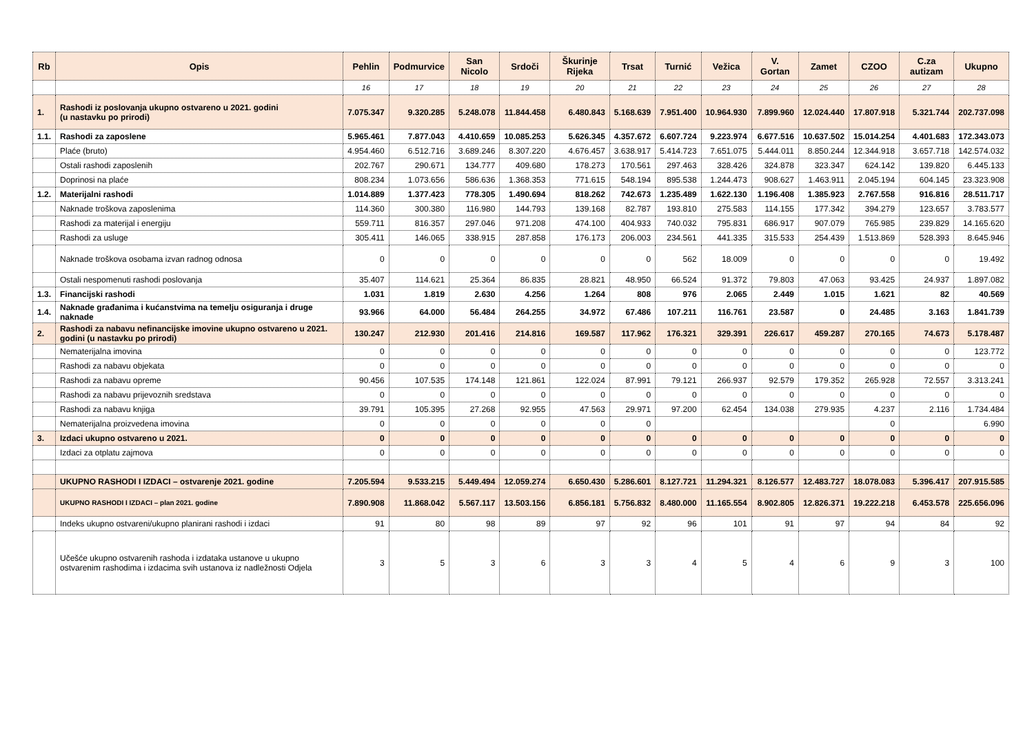| Rb | Opis | Pehlin | Podmurvice | San Nicolo | Srdoči | Škurinje Rijeka | Trsat | Turnić | Vežica | V. Gortan | Zamet | CZOO | C.za autizam | Ukupno |
| --- | --- | --- | --- | --- | --- | --- | --- | --- | --- | --- | --- | --- | --- | --- |
| | | 16 | 17 | 18 | 19 | 20 | 21 | 22 | 23 | 24 | 25 | 26 | 27 | 28 |
| 1. | Rashodi iz poslovanja ukupno ostvareno u 2021. godini (u nastavku po prirodi) | 7.075.347 | 9.320.285 | 5.248.078 | 11.844.458 | 6.480.843 | 5.168.639 | 7.951.400 | 10.964.930 | 7.899.960 | 12.024.440 | 17.807.918 | 5.321.744 | 202.737.098 |
| 1.1. | Rashodi za zaposlene | 5.965.461 | 7.877.043 | 4.410.659 | 10.085.253 | 5.626.345 | 4.357.672 | 6.607.724 | 9.223.974 | 6.677.516 | 10.637.502 | 15.014.254 | 4.401.683 | 172.343.073 |
| | Plaće (bruto) | 4.954.460 | 6.512.716 | 3.689.246 | 8.307.220 | 4.676.457 | 3.638.917 | 5.414.723 | 7.651.075 | 5.444.011 | 8.850.244 | 12.344.918 | 3.657.718 | 142.574.032 |
| | Ostali rashodi zaposlenih | 202.767 | 290.671 | 134.777 | 409.680 | 178.273 | 170.561 | 297.463 | 328.426 | 324.878 | 323.347 | 624.142 | 139.820 | 6.445.133 |
| | Doprinosi na plaće | 808.234 | 1.073.656 | 586.636 | 1.368.353 | 771.615 | 548.194 | 895.538 | 1.244.473 | 908.627 | 1.463.911 | 2.045.194 | 604.145 | 23.323.908 |
| 1.2. | Materijalni rashodi | 1.014.889 | 1.377.423 | 778.305 | 1.490.694 | 818.262 | 742.673 | 1.235.489 | 1.622.130 | 1.196.408 | 1.385.923 | 2.767.558 | 916.816 | 28.511.717 |
| | Naknade troškova zaposlenima | 114.360 | 300.380 | 116.980 | 144.793 | 139.168 | 82.787 | 193.810 | 275.583 | 114.155 | 177.342 | 394.279 | 123.657 | 3.783.577 |
| | Rashodi za materijal i energiju | 559.711 | 816.357 | 297.046 | 971.208 | 474.100 | 404.933 | 740.032 | 795.831 | 686.917 | 907.079 | 765.985 | 239.829 | 14.165.620 |
| | Rashodi za usluge | 305.411 | 146.065 | 338.915 | 287.858 | 176.173 | 206.003 | 234.561 | 441.335 | 315.533 | 254.439 | 1.513.869 | 528.393 | 8.645.946 |
| | Naknade troškova osobama izvan radnog odnosa | 0 | 0 | 0 | 0 | 0 | 0 | 562 | 18.009 | 0 | 0 | 0 | 0 | 19.492 |
| | Ostali nespomenuti rashodi poslovanja | 35.407 | 114.621 | 25.364 | 86.835 | 28.821 | 48.950 | 66.524 | 91.372 | 79.803 | 47.063 | 93.425 | 24.937 | 1.897.082 |
| 1.3. | Financijski rashodi | 1.031 | 1.819 | 2.630 | 4.256 | 1.264 | 808 | 976 | 2.065 | 2.449 | 1.015 | 1.621 | 82 | 40.569 |
| 1.4. | Naknade građanima i kućanstvima na temelju osiguranja i druge naknade | 93.966 | 64.000 | 56.484 | 264.255 | 34.972 | 67.486 | 107.211 | 116.761 | 23.587 | 0 | 24.485 | 3.163 | 1.841.739 |
| 2. | Rashodi za nabavu nefinancijske imovine ukupno ostvareno u 2021. godini (u nastavku po prirodi) | 130.247 | 212.930 | 201.416 | 214.816 | 169.587 | 117.962 | 176.321 | 329.391 | 226.617 | 459.287 | 270.165 | 74.673 | 5.178.487 |
| | Nematerijalna imovina | 0 | 0 | 0 | 0 | 0 | 0 | 0 | 0 | 0 | 0 | 0 | 0 | 123.772 |
| | Rashodi za nabavu objekata | 0 | 0 | 0 | 0 | 0 | 0 | 0 | 0 | 0 | 0 | 0 | 0 | 0 |
| | Rashodi za nabavu opreme | 90.456 | 107.535 | 174.148 | 121.861 | 122.024 | 87.991 | 79.121 | 266.937 | 92.579 | 179.352 | 265.928 | 72.557 | 3.313.241 |
| | Rashodi za nabavu prijevoznih sredstava | 0 | 0 | 0 | 0 | 0 | 0 | 0 | 0 | 0 | 0 | 0 | 0 | 0 |
| | Rashodi za nabavu knjiga | 39.791 | 105.395 | 27.268 | 92.955 | 47.563 | 29.971 | 97.200 | 62.454 | 134.038 | 279.935 | 4.237 | 2.116 | 1.734.484 |
| | Nematerijalna proizvedena imovina | 0 | 0 | 0 | 0 | 0 | 0 | | | | | 0 | | 6.990 |
| 3. | Izdaci ukupno ostvareno u 2021. | 0 | 0 | 0 | 0 | 0 | 0 | 0 | 0 | 0 | 0 | 0 | 0 | 0 |
| | Izdaci za otplatu zajmova | 0 | 0 | 0 | 0 | 0 | 0 | 0 | 0 | 0 | 0 | 0 | 0 | 0 |
| | UKUPNO RASHODI I IZDACI – ostvarenje 2021. godine | 7.205.594 | 9.533.215 | 5.449.494 | 12.059.274 | 6.650.430 | 5.286.601 | 8.127.721 | 11.294.321 | 8.126.577 | 12.483.727 | 18.078.083 | 5.396.417 | 207.915.585 |
| | UKUPNO RASHODI I IZDACI – plan 2021. godine | 7.890.908 | 11.868.042 | 5.567.117 | 13.503.156 | 6.856.181 | 5.756.832 | 8.480.000 | 11.165.554 | 8.902.805 | 12.826.371 | 19.222.218 | 6.453.578 | 225.656.096 |
| | Indeks ukupno ostvareni/ukupno planirani rashodi i izdaci | 91 | 80 | 98 | 89 | 97 | 92 | 96 | 101 | 91 | 97 | 94 | 84 | 92 |
| | Učešće ukupno ostvarenih rashoda i izdataka ustanove u ukupno ostvarenim rashodima i izdacima svih ustanova iz nadležnosti Odjela | 3 | 5 | 3 | 6 | 3 | 3 | 4 | 5 | 4 | 6 | 9 | 3 | 100 |